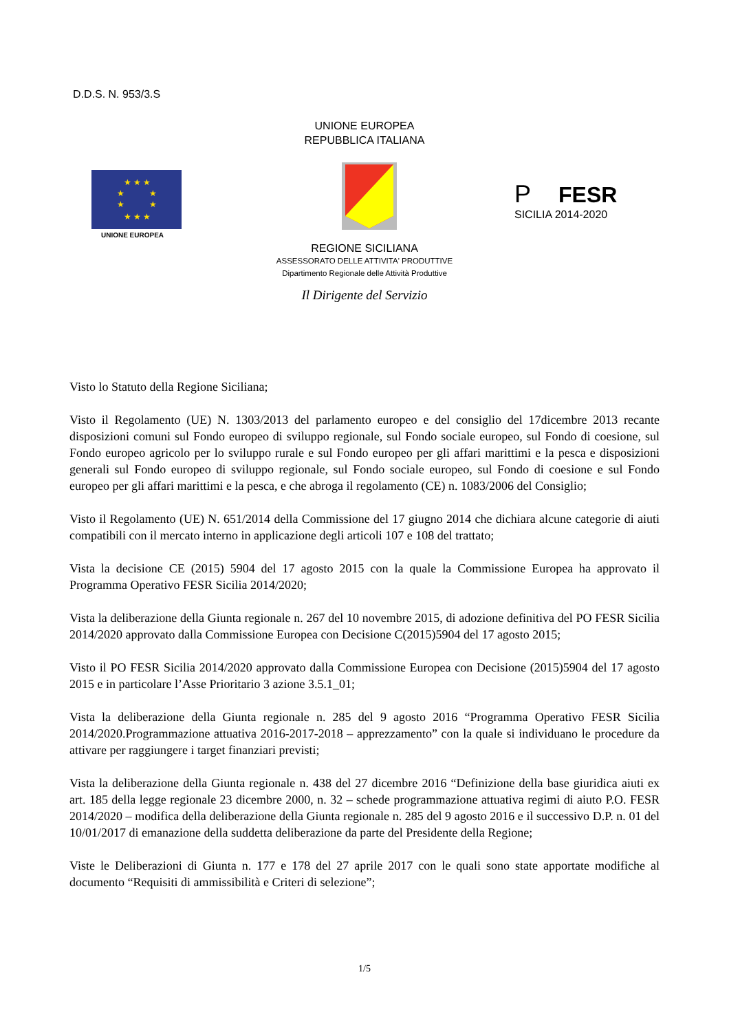D.D.S. N. 953/3.S
UNIONE EUROPEA
REPUBBLICA ITALIANA
★ ★ ★
★   ★
★   ★
★ ★ ★
UNIONE EUROPEA
P FESR
SICILIA 2014-2020
REGIONE SICILIANA
ASSESSORATO DELLE ATTIVITA' PRODUTTIVE
Dipartimento Regionale delle Attività Produttive
Il Dirigente del Servizio
Visto lo Statuto della Regione Siciliana;
Visto il Regolamento (UE) N. 1303/2013 del parlamento europeo e del consiglio del 17dicembre 2013 recante disposizioni comuni sul Fondo europeo di sviluppo regionale, sul Fondo sociale europeo, sul Fondo di coesione, sul Fondo europeo agricolo per lo sviluppo rurale e sul Fondo europeo per gli affari marittimi e la pesca e disposizioni generali sul Fondo europeo di sviluppo regionale, sul Fondo sociale europeo, sul Fondo di coesione e sul Fondo europeo per gli affari marittimi e la pesca, e che abroga il regolamento (CE) n. 1083/2006 del Consiglio;
Visto il Regolamento (UE) N. 651/2014 della Commissione del 17 giugno 2014 che dichiara alcune categorie di aiuti compatibili con il mercato interno in applicazione degli articoli 107 e 108 del trattato;
Vista la decisione CE (2015) 5904 del 17 agosto 2015 con la quale la Commissione Europea ha approvato il Programma Operativo FESR Sicilia 2014/2020;
Vista la deliberazione della Giunta regionale n. 267 del 10 novembre 2015, di adozione definitiva del PO FESR Sicilia 2014/2020 approvato dalla Commissione Europea con Decisione C(2015)5904 del 17 agosto 2015;
Visto il PO FESR Sicilia 2014/2020 approvato dalla Commissione Europea con Decisione (2015)5904 del 17 agosto 2015 e in particolare l’Asse Prioritario 3 azione 3.5.1_01;
Vista la deliberazione della Giunta regionale n. 285 del 9 agosto 2016 “Programma Operativo FESR Sicilia 2014/2020.Programmazione attuativa 2016-2017-2018 – apprezzamento” con la quale si individuano le procedure da attivare per raggiungere i target finanziari previsti;
Vista la deliberazione della Giunta regionale n. 438 del 27 dicembre 2016 “Definizione della base giuridica aiuti ex art. 185 della legge regionale 23 dicembre 2000, n. 32 – schede programmazione attuativa regimi di aiuto P.O. FESR 2014/2020 – modifica della deliberazione della Giunta regionale n. 285 del 9 agosto 2016 e il successivo D.P. n. 01 del 10/01/2017 di emanazione della suddetta deliberazione da parte del Presidente della Regione;
Viste le Deliberazioni di Giunta n. 177 e 178 del 27 aprile 2017 con le quali sono state apportate modifiche al documento “Requisiti di ammissibilità e Criteri di selezione”;
1/5